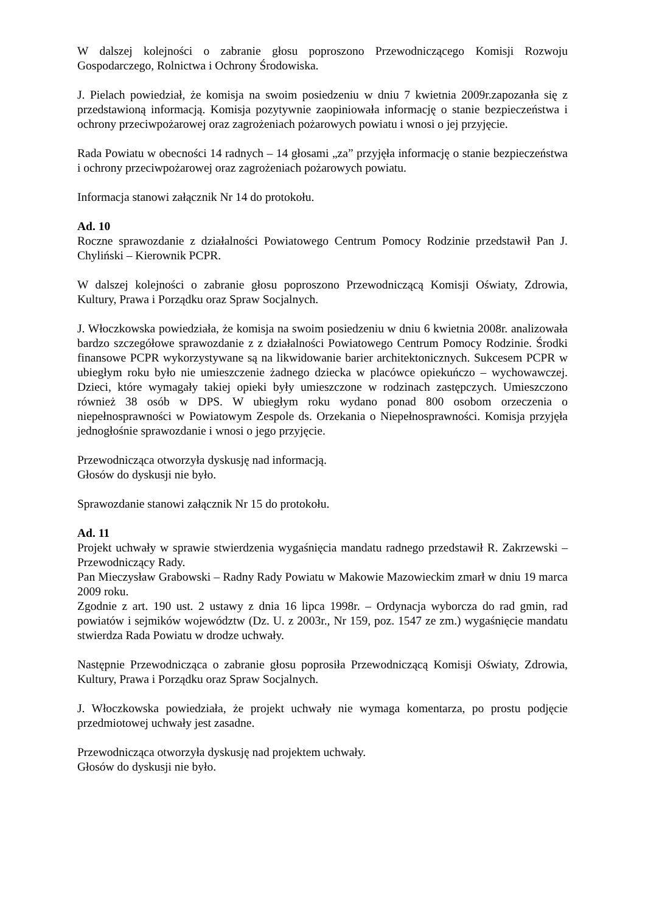W dalszej kolejności o zabranie głosu poproszono Przewodniczącego Komisji Rozwoju Gospodarczego, Rolnictwa i Ochrony Środowiska.
J. Pielach powiedział, że komisja na swoim posiedzeniu w dniu 7 kwietnia 2009r.zapozanła się z przedstawioną informacją. Komisja pozytywnie zaopiniowała informację o stanie bezpieczeństwa i ochrony przeciwpożarowej oraz zagrożeniach pożarowych powiatu i wnosi o jej przyjęcie.
Rada Powiatu w obecności 14 radnych – 14 głosami „za” przyjęła informację o stanie bezpieczeństwa i ochrony przeciwpożarowej oraz zagrożeniach pożarowych powiatu.
Informacja stanowi załącznik Nr 14 do protokołu.
Ad. 10
Roczne sprawozdanie z działalności Powiatowego Centrum Pomocy Rodzinie przedstawił Pan J. Chyliński – Kierownik PCPR.
W dalszej kolejności o zabranie głosu poproszono Przewodniczącą Komisji Oświaty, Zdrowia, Kultury, Prawa i Porządku oraz Spraw Socjalnych.
J. Włoczkowska powiedziała, że komisja na swoim posiedzeniu w dniu 6 kwietnia 2008r. analizowała bardzo szczegółowe sprawozdanie z z działalności Powiatowego Centrum Pomocy Rodzinie. Środki finansowe PCPR wykorzystywane są na likwidowanie barier architektonicznych. Sukcesem PCPR w ubiegłym roku było nie umieszczenie żadnego dziecka w placówce opiekuńczo – wychowawczej. Dzieci, które wymagały takiej opieki były umieszczone w rodzinach zastępczych. Umieszczono również 38 osób w DPS. W ubiegłym roku wydano ponad 800 osobom orzeczenia o niepełnosprawności w Powiatowym Zespole ds. Orzekania o Niepełnosprawności. Komisja przyjęła jednogłośnie sprawozdanie i wnosi o jego przyjęcie.
Przewodnicząca otworzyła dyskusję nad informacją.
Głosów do dyskusji nie było.
Sprawozdanie stanowi załącznik Nr 15 do protokołu.
Ad. 11
Projekt uchwały w sprawie stwierdzenia wygaśnięcia mandatu radnego przedstawił R. Zakrzewski – Przewodniczący Rady.
Pan Mieczysław Grabowski – Radny Rady Powiatu w Makowie Mazowieckim zmarł w dniu 19 marca 2009 roku.
Zgodnie z art. 190 ust. 2 ustawy z dnia 16 lipca 1998r. – Ordynacja wyborcza do rad gmin, rad powiatów i sejmików województw (Dz. U. z 2003r., Nr 159, poz. 1547 ze zm.) wygaśnięcie mandatu stwierdza Rada Powiatu w drodze uchwały.
Następnie Przewodnicząca o zabranie głosu poprosiła Przewodniczącą Komisji Oświaty, Zdrowia, Kultury, Prawa i Porządku oraz Spraw Socjalnych.
J. Włoczkowska powiedziała, że projekt uchwały nie wymaga komentarza, po prostu podjęcie przedmiotowej uchwały jest zasadne.
Przewodnicząca otworzyła dyskusję nad projektem uchwały.
Głosów do dyskusji nie było.